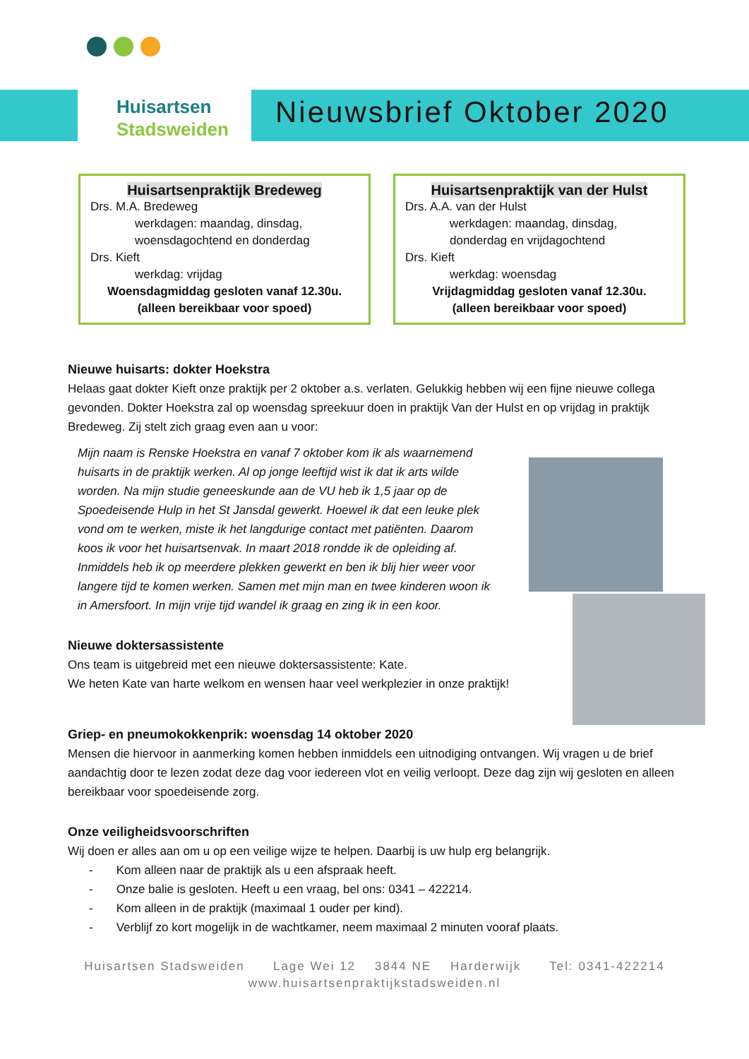Huisartsen
Stadsweiden
Nieuwsbrief Oktober 2020
Huisartsenpraktijk Bredeweg
Drs. M.A. Bredeweg
werkdagen: maandag, dinsdag, woensdagochtend en donderdag
Drs. Kieft
werkdag: vrijdag
Woensdagmiddag gesloten vanaf 12.30u.
(alleen bereikbaar voor spoed)
Huisartsenpraktijk van der Hulst
Drs. A.A. van der Hulst
werkdagen: maandag, dinsdag, donderdag en vrijdagochtend
Drs. Kieft
werkdag: woensdag
Vrijdagmiddag gesloten vanaf 12.30u.
(alleen bereikbaar voor spoed)
Nieuwe huisarts: dokter Hoekstra
Helaas gaat dokter Kieft onze praktijk per 2 oktober a.s. verlaten. Gelukkig hebben wij een fijne nieuwe collega gevonden. Dokter Hoekstra zal op woensdag spreekuur doen in praktijk Van der Hulst en op vrijdag in praktijk Bredeweg. Zij stelt zich graag even aan u voor:
Mijn naam is Renske Hoekstra en vanaf 7 oktober kom ik als waarnemend huisarts in de praktijk werken. Al op jonge leeftijd wist ik dat ik arts wilde worden. Na mijn studie geneeskunde aan de VU heb ik 1,5 jaar op de Spoedeisende Hulp in het St Jansdal gewerkt. Hoewel ik dat een leuke plek vond om te werken, miste ik het langdurige contact met patiënten. Daarom koos ik voor het huisartsenvak. In maart 2018 rondde ik de opleiding af. Inmiddels heb ik op meerdere plekken gewerkt en ben ik blij hier weer voor langere tijd te komen werken. Samen met mijn man en twee kinderen woon ik in Amersfoort. In mijn vrije tijd wandel ik graag en zing ik in een koor.
Nieuwe doktersassistente
Ons team is uitgebreid met een nieuwe doktersassistente: Kate.
We heten Kate van harte welkom en wensen haar veel werkplezier in onze praktijk!
Griep- en pneumokokkenprik: woensdag 14 oktober 2020
Mensen die hiervoor in aanmerking komen hebben inmiddels een uitnodiging ontvangen. Wij vragen u de brief aandachtig door te lezen zodat deze dag voor iedereen vlot en veilig verloopt. Deze dag zijn wij gesloten en alleen bereikbaar voor spoedeisende zorg.
Onze veiligheidsvoorschriften
Wij doen er alles aan om u op een veilige wijze te helpen. Daarbij is uw hulp erg belangrijk.
- Kom alleen naar de praktijk als u een afspraak heeft.
- Onze balie is gesloten. Heeft u een vraag, bel ons: 0341 – 422214.
- Kom alleen in de praktijk (maximaal 1 ouder per kind).
- Verblijf zo kort mogelijk in de wachtkamer, neem maximaal 2 minuten vooraf plaats.
Huisartsen Stadsweiden Lage Wei 12 3844 NE Harderwijk Tel: 0341-422214
www.huisartsenpraktijkstadsweiden.nl